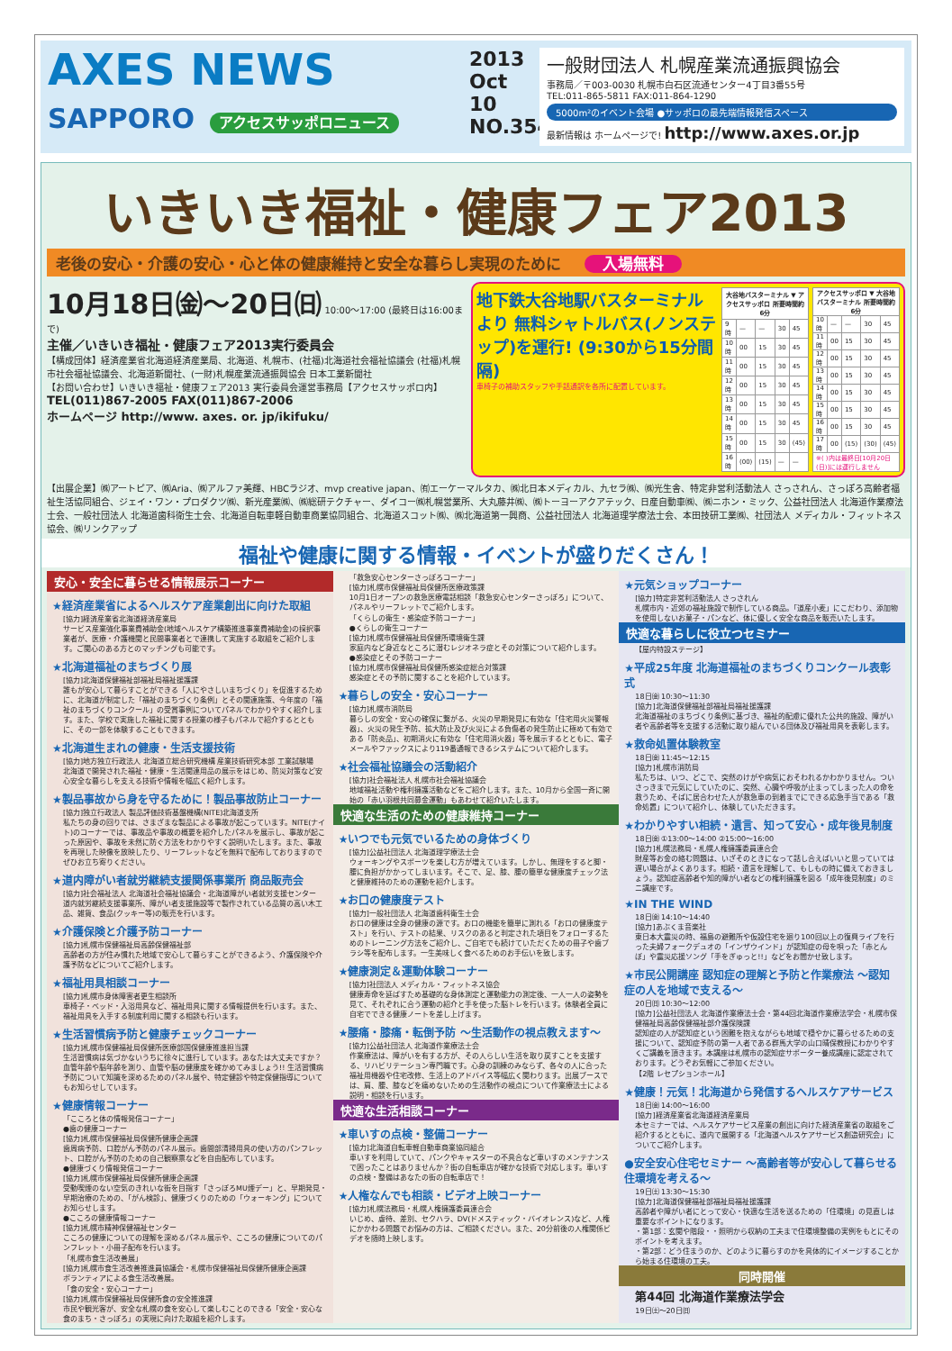AXES NEWS
SAPPORO アクセスサッポロニュース
2013
Oct 10
NO.354
一般財団法人 札幌産業流通振興協会
事務局／〒003-0030 札幌市白石区流通センター4丁目3番55号
TEL:011-865-5811 FAX:011-864-1290
5000m²のイベント会場 ●サッポロの最先端情報発信スペース
最新情報は ホームページで! http://www.axes.or.jp
いきいき福祉・健康フェア2013
老後の安心・介護の安心・心と体の健康維持と安全な暮らし実現のために 入場無料
10月18日㈮～20日㈰ 10:00～17:00 (最終日は16:00まで)
主催／いきいき福祉・健康フェア2013実行委員会
【構成団体】経済産業省北海道経済産業局、北海道、札幌市、(社福)北海道社会福祉協議会 (社福)札幌市社会福祉協議会、北海道新聞社、(一財)札幌産業流通振興協会 日本工業新聞社
【お問い合わせ】いきいき福祉・健康フェア2013 実行委員会運営事務局【アクセスサッポロ内】
TEL(011)867-2005 FAX(011)867-2006
ホームページ http://www. axes. or. jp/ikifuku/
地下鉄大谷地駅バスターミナルより 無料シャトルバス(ノンステップ)を運行! (9:30から15分間隔)
車椅子の補助スタッフや手話通訳を各所に配置しています。
| 大谷地バスターミナル ▼ アクセスサッポロ 所要時間約6分 | | | | |
| --- | --- | --- | --- | --- |
| 9時 | — | — | 30 | 45 |
| 10時 | 00 | 15 | 30 | 45 |
| 11時 | 00 | 15 | 30 | 45 |
| 12時 | 00 | 15 | 30 | 45 |
| 13時 | 00 | 15 | 30 | 45 |
| 14時 | 00 | 15 | 30 | 45 |
| 15時 | 00 | 15 | 30 | (45) |
| 16時 | (00) | (15) | — | — |
| アクセスサッポロ ▼ 大谷地バスターミナル 所要時間約6分 | | | | |
| --- | --- | --- | --- | --- |
| 10時 | — | — | 30 | 45 |
| 11時 | 00 | 15 | 30 | 45 |
| 12時 | 00 | 15 | 30 | 45 |
| 13時 | 00 | 15 | 30 | 45 |
| 14時 | 00 | 15 | 30 | 45 |
| 15時 | 00 | 15 | 30 | 45 |
| 16時 | 00 | 15 | 30 | 45 |
| 17時 | 00 | (15) | (30) | (45) |
| ※( )内は最終日[10月20日(日)]には運行しません | | | | |
【出展企業】㈱アートピア、㈱Aria、㈱アルファ美輝、HBCラジオ、mvp creative japan、㈲エーケーマルタカ、㈱北日本メディカル、九セラ㈱、㈱光生舎、特定非営利活動法人 さっされん、さっぽろ高齢者福祉生活協同組合、ジェイ・ワン・プロダクツ㈱、新光産業㈱、㈱総研テクチャー、ダイコー㈱札幌営業所、大丸藤井㈱、㈱トーヨーアクアテック、日産自動車㈱、㈱ニホン・ミック、公益社団法人 北海道作業療法士会、一般社団法人 北海道歯科衛生士会、北海道自転車軽自動車商業協同組合、北海道スコット㈱、㈱北海道第一興商、公益社団法人 北海道理学療法士会、本田技研工業㈱、社団法人 メディカル・フィットネス協会、㈱リンクアップ
福祉や健康に関する情報・イベントが盛りだくさん！
安心・安全に暮らせる情報展示コーナー
★経済産業省によるヘルスケア産業創出に向けた取組
[協力]経済産業省北海道経済産業局
サービス産業強化事業費補助金(地域ヘルスケア構築推進事業費補助金)の採択事業者が、医療・介護機関と民間事業者とで連携して実施する取組をご紹介します。ご関心のある方とのマッチングも可能です。
★北海道福祉のまちづくり展
[協力]北海道保健福祉部福祉局福祉援護課
誰もが安心して暮らすことができる「人にやさしいまちづくり」を促進するために、北海道が制定した「福祉のまちづくり条例」とその関連施策、今年度の「福祉のまちづくりコンクール」の受賞事例についてパネルでわかりやすく紹介します。また、学校で実施した福祉に関する授業の様子もパネルで紹介するとともに、その一部を体験することもできます。
★北海道生まれの健康・生活支援技術
[協力]地方独立行政法人 北海道立総合研究機構 産業技術研究本部 工業試験場
北海道で開発された福祉・健康・生活関連用品の展示をはじめ、防災対策など安心安全な暮らしを支える技術や情報を幅広く紹介します。
★製品事故から身を守るために！製品事故防止コーナー
[協力]独立行政法人 製品評価技術基盤機構(NITE)北海道支所
私たちの身の回りでは、さまざまな製品による事故が起こっています。NITE(ナイト)のコーナーでは、事故品や事故の概要を紹介したパネルを展示し、事故が起こった原因や、事故を未然に防ぐ方法をわかりやすく説明いたします。また、事故を再現した映像を放映したり、リーフレットなどを無料で配布しておりますのでぜひお立ち寄りください。
★道内障がい者就労継続支援関係事業所 商品販売会
[協力]社会福祉法人 北海道社会福祉協議会・北海道障がい者就労支援センター
道内就労継続支援事業所、障がい者支援施設等で製作されている品質の高い木工品、雑貨、食品(クッキー等)の販売を行います。
★介護保険と介護予防コーナー
[協力]札幌市保健福祉局高齢保健福祉部
高齢者の方が住み慣れた地域で安心して暮らすことができるよう、介護保険や介護予防などについてご紹介します。
★福祉用具相談コーナー
[協力]札幌市身体障害者更生相談所
車椅子・ベッド・入浴用具など、福祉用具に関する情報提供を行います。また、福祉用具を入手する制度利用に関する相談も行います。
★生活習慣病予防と健康チェックコーナー
[協力]札幌市保健福祉局保健所医療部国保健康推進担当課
生活習慣病は気づかないうちに徐々に進行しています。あなたは大丈夫ですか？血管年齢や脳年齢を測り、血管や脳の健康度を確かめてみましょう!! 生活習慣病予防について知識を深めるためのパネル展や、特定健診や特定保健指導についてもお知らせしています。
★健康情報コーナー
「こころと体の情報発信コーナー」
●歯の健康コーナー
[協力]札幌市保健福祉局保健所健康企画課
歯周病予防、口腔がん予防のパネル展示。歯間部清掃用具の使い方のパンフレット、口腔がん予防のための自己観察票などを自由配布しています。
●健康づくり情報発信コーナー
[協力]札幌市保健福祉局保健所健康企画課
受動喫煙のない空気のきれいな街を目指す「さっぽろMU煙デー」と、早期発見・早期治療のための、「がん検診」、健康づくりのための「ウォーキング」についてお知らせします。
●こころの健康情報コーナー
[協力]札幌市精神保健福祉センター
こころの健康についての理解を深めるパネル展示や、こころの健康についてのパンフレット・小冊子配布を行います。
「札幌市食生活改善展」
[協力]札幌市食生活改善推進員協議会・札幌市保健福祉局保健所健康企画課
ボランティアによる食生活改善展。
「食の安全・安心コーナー」
[協力]札幌市保健福祉局保健所食の安全推進課
市民や観光客が、安全な札幌の食を安心して楽しむことのできる「安全・安心な食のまち・さっぽろ」の実現に向けた取組を紹介します。
「救急安心センターさっぽろコーナー」
[協力]札幌市保健福祉局保健所医療政策課
10月1日オープンの救急医療電話相談「救急安心センターさっぽろ」について、パネルやリーフレットでご紹介します。
「くらしの衛生・感染症予防コーナー」
●くらしの衛生コーナー
[協力]札幌市保健福祉局保健所環境衛生課
家庭内など身近なところに潜むレジオネラ症とその対策について紹介します。
●感染症とその予防コーナー
[協力]札幌市保健福祉局保健所感染症総合対策課
感染症とその予防に関することを紹介しています。
★暮らしの安全・安心コーナー
[協力]札幌市消防局
暮らしの安全・安心の確保に繋がる、火災の早期発見に有効な「住宅用火災警報器」、火災の発生予防、拡大防止及び火災による負傷者の発生防止に極めて有効である「防炎品」、初期消火に有効な「住宅用消火器」等を展示するとともに、電子メールやファックスにより119番通報できるシステムについて紹介します。
★社会福祉協議会の活動紹介
[協力]社会福祉法人 札幌市社会福祉協議会
地域福祉活動や権利擁護活動などをご紹介します。また、10月から全国一斉に開始の「赤い羽根共同募金運動」もあわせて紹介いたします。
快適な生活のための健康維持コーナー
★いつでも元気でいるための身体づくり
[協力]公益社団法人 北海道理学療法士会
ウォーキングやスポーツを楽しむ方が増えています。しかし、無理をすると脚・腰に負担がかかってしまいます。そこで、足、膝、腰の簡単な健康度チェック法と健康維持のための運動を紹介します。
★お口の健康度テスト
[協力]一般社団法人 北海道歯科衛生士会
お口の健康は全身の健康の源です。お口の機能を簡単に測れる「お口の健康度テスト」を行い、テストの結果、リスクのあると判定された項目をフォローするためのトレーニング方法をご紹介し、ご自宅でも続けていただくための冊子や歯ブラシ等を配布します。一生美味しく食べるためのお手伝いを致します。
★健康測定＆運動体験コーナー
[協力]社団法人 メディカル・フィットネス協会
健康寿命を延ばすため基礎的な身体測定と運動能力の測定後、一人一人の姿勢を見て、それぞれに合う運動の紹介と手を使った脳トレを行います。体験者全員に自宅でできる健康ノートを差し上げます。
★腰痛・膝痛・転倒予防 ～生活動作の視点教えます～
[協力]公益社団法人 北海道作業療法士会
作業療法は、障がいを有する方が、その人らしい生活を取り戻すことを支援する、リハビリテーション専門職です。心身の訓練のみならず、各々の人に合った福祉用機器や住宅改修、生活上のアドバイス等幅広く関わります。出展ブースでは、肩、腰、膝などを痛めないための生活動作の視点について作業療法士による説明・相談を行います。
快適な生活相談コーナー
★車いすの点検・整備コーナー
[協力]北海道自転車軽自動車商業協同組合
車いすを利用していて、パンクやキャスターの不具合など車いすのメンテナンスで困ったことはありませんか？街の自転車店が確かな技術で対応します。車いすの点検・整備はあなたの街の自転車店で！
★人権なんでも相談・ビデオ上映コーナー
[協力]札幌法務局・札幌人権擁護委員連合会
いじめ、虐待、差別、セクハラ、DV(ドメスティック・バイオレンス)など、人権にかかわる問題でお悩みの方は、ご相談ください。また、20分前後の人権関係ビデオを随時上映します。
★元気ショップコーナー
[協力]特定非営利活動法人 さっされん
札幌市内・近郊の福祉施設で制作している商品。「道産小麦」にこだわり、添加物を使用しないお菓子・パンなど、体に優しく安全な商品を販売いたします。
快適な暮らしに役立つセミナー
【屋内特設ステージ】
★平成25年度 北海道福祉のまちづくりコンクール表彰式
18日㈮ 10:30～11:30
[協力]北海道保健福祉部福祉局福祉援護課
北海道福祉のまちづくり条例に基づき、福祉的配慮に優れた公共的施設、障がい者や高齢者等を支援する活動に取り組んでいる団体及び福祉用具を表彰します。
★救命処置体験教室
18日㈮ 11:45～12:15
[協力]札幌市消防局
私たちは、いつ、どこで、突然のけがや病気におそわれるかわかりません。ついさっきまで元気にしていたのに、突然、心臓や呼吸が止まってしまった人の命を救うため、そばに居合わせた人が救急車の到着までにできる応急手当である「救命処置」について紹介し、体験していただきます。
★わかりやすい相続・遺言、知って安心・成年後見制度
18日㈮ ①13:00～14:00 ②15:00～16:00
[協力]札幌法務局・札幌人権擁護委員連合会
財産等お金の絡む問題は、いざそのときになって話し合えばいいと思っていては遅い場合がよくあります。相続・遺言を理解して、もしもの時に備えておきましょう。認知症高齢者や知的障がい者などの権利擁護を図る「成年後見制度」のミニ講座です。
★IN THE WIND
18日㈮ 14:10～14:40
[協力]あぶくま音楽社
東日本大震災の時、福島の避難所や仮設住宅を廻り100回以上の復興ライブを行った夫婦フォークデュオの「インザウインド」が認知症の母を唄った「赤とんぼ」や震災応援ソング「手をぎゅっと!!」などをお聞かせ致します。
★市民公開講座 認知症の理解と予防と作業療法 ～認知症の人を地域で支える～
20日㈰ 10:30～12:00
[協力]公益社団法人 北海道作業療法士会・第44回北海道作業療法学会・札幌市保健福祉局高齢保健福祉部介護保険課
認知症の人が認知症という困難を抱えながらも地域で穏やかに暮らせるための支援について、認知症予防の第一人者である群馬大学の山口晴保教授にわかりやすくご講義を頂きます。本講座は札幌市の認知症サポーター養成講座に認定されております。どうぞお気軽にご参加ください。
【2階 レセプションホール】
★健康！元気！北海道から発信するヘルスケアサービス
18日㈮ 14:00～16:00
[協力]経済産業省北海道経済産業局
本セミナーでは、ヘルスケアサービス産業の創出に向けた経済産業省の取組をご紹介するとともに、道内で展開する「北海道ヘルスケアサービス創造研究会」についてご紹介します。
●安全安心住宅セミナー ～高齢者等が安心して暮らせる住環境を考える～
19日㈯ 13:30～15:30
[協力]北海道保健福祉部福祉局福祉援護課
高齢者や障がい者にとって安心・快適な生活を送るための「住環境」の見直しは重要なポイントになります。
・第1部：玄関や階段・・照明から収納の工夫まで住環境整備の実例をもとにそのポイントを考えます。
・第2部：どう住まうのか、どのように暮らすのかを具体的にイメージすることから始まる住環境の工夫。
同時開催
第44回 北海道作業療法学会
19日㈯～20日㈰